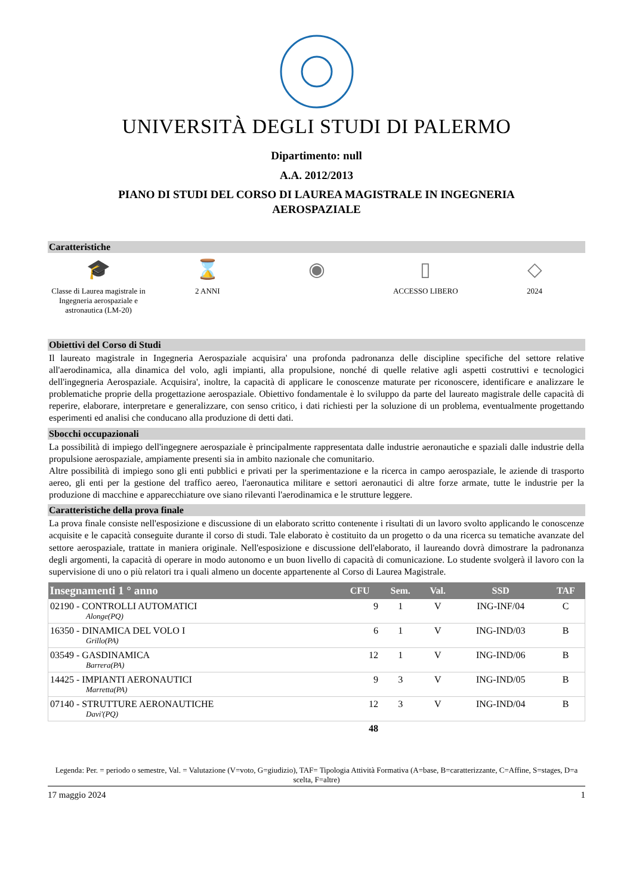UNIVERSITÀ DEGLI STUDI DI PALERMO
Dipartimento: null
A.A. 2012/2013
PIANO DI STUDI DEL CORSO DI LAUREA MAGISTRALE IN INGEGNERIA AEROSPAZIALE
Caratteristiche
🎓
Classe di Laurea magistrale in Ingegneria aerospaziale e astronautica (LM-20)
⌛
2 ANNI
◉ ▯
ACCESSO LIBERO
◇
2024
Obiettivi del Corso di Studi
Il laureato magistrale in Ingegneria Aerospaziale acquisira' una profonda padronanza delle discipline specifiche del settore relative all'aerodinamica, alla dinamica del volo, agli impianti, alla propulsione, nonché di quelle relative agli aspetti costruttivi e tecnologici dell'ingegneria Aerospaziale. Acquisira', inoltre, la capacità di applicare le conoscenze maturate per riconoscere, identificare e analizzare le problematiche proprie della progettazione aerospaziale. Obiettivo fondamentale è lo sviluppo da parte del laureato magistrale delle capacità di reperire, elaborare, interpretare e generalizzare, con senso critico, i dati richiesti per la soluzione di un problema, eventualmente progettando esperimenti ed analisi che conducano alla produzione di detti dati.
Sbocchi occupazionali
La possibilità di impiego dell'ingegnere aerospaziale è principalmente rappresentata dalle industrie aeronautiche e spaziali dalle industrie della propulsione aerospaziale, ampiamente presenti sia in ambito nazionale che comunitario.
Altre possibilità di impiego sono gli enti pubblici e privati per la sperimentazione e la ricerca in campo aerospaziale, le aziende di trasporto aereo, gli enti per la gestione del traffico aereo, l'aeronautica militare e settori aeronautici di altre forze armate, tutte le industrie per la produzione di macchine e apparecchiature ove siano rilevanti l'aerodinamica e le strutture leggere.
Caratteristiche della prova finale
La prova finale consiste nell'esposizione e discussione di un elaborato scritto contenente i risultati di un lavoro svolto applicando le conoscenze acquisite e le capacità conseguite durante il corso di studi. Tale elaborato è costituito da un progetto o da una ricerca su tematiche avanzate del settore aerospaziale, trattate in maniera originale. Nell'esposizione e discussione dell'elaborato, il laureando dovrà dimostrare la padronanza degli argomenti, la capacità di operare in modo autonomo e un buon livello di capacità di comunicazione. Lo studente svolgerà il lavoro con la supervisione di uno o più relatori tra i quali almeno un docente appartenente al Corso di Laurea Magistrale.
| Insegnamenti 1 ° anno | CFU | Sem. | Val. | SSD | TAF |
| --- | --- | --- | --- | --- | --- |
| 02190 - CONTROLLI AUTOMATICI Alonge(PQ) | 9 | 1 | V | ING-INF/04 | C |
| 16350 - DINAMICA DEL VOLO I Grillo(PA) | 6 | 1 | V | ING-IND/03 | B |
| 03549 - GASDINAMICA Barrera(PA) | 12 | 1 | V | ING-IND/06 | B |
| 14425 - IMPIANTI AERONAUTICI Marretta(PA) | 9 | 3 | V | ING-IND/05 | B |
| 07140 - STRUTTURE AERONAUTICHE Davi'(PQ) | 12 | 3 | V | ING-IND/04 | B |
| | 48 | | | | |
Legenda: Per. = periodo o semestre, Val. = Valutazione (V=voto, G=giudizio), TAF= Tipologia Attività Formativa (A=base, B=caratterizzante, C=Affine, S=stages, D=a scelta, F=altre)
17 maggio 2024 1